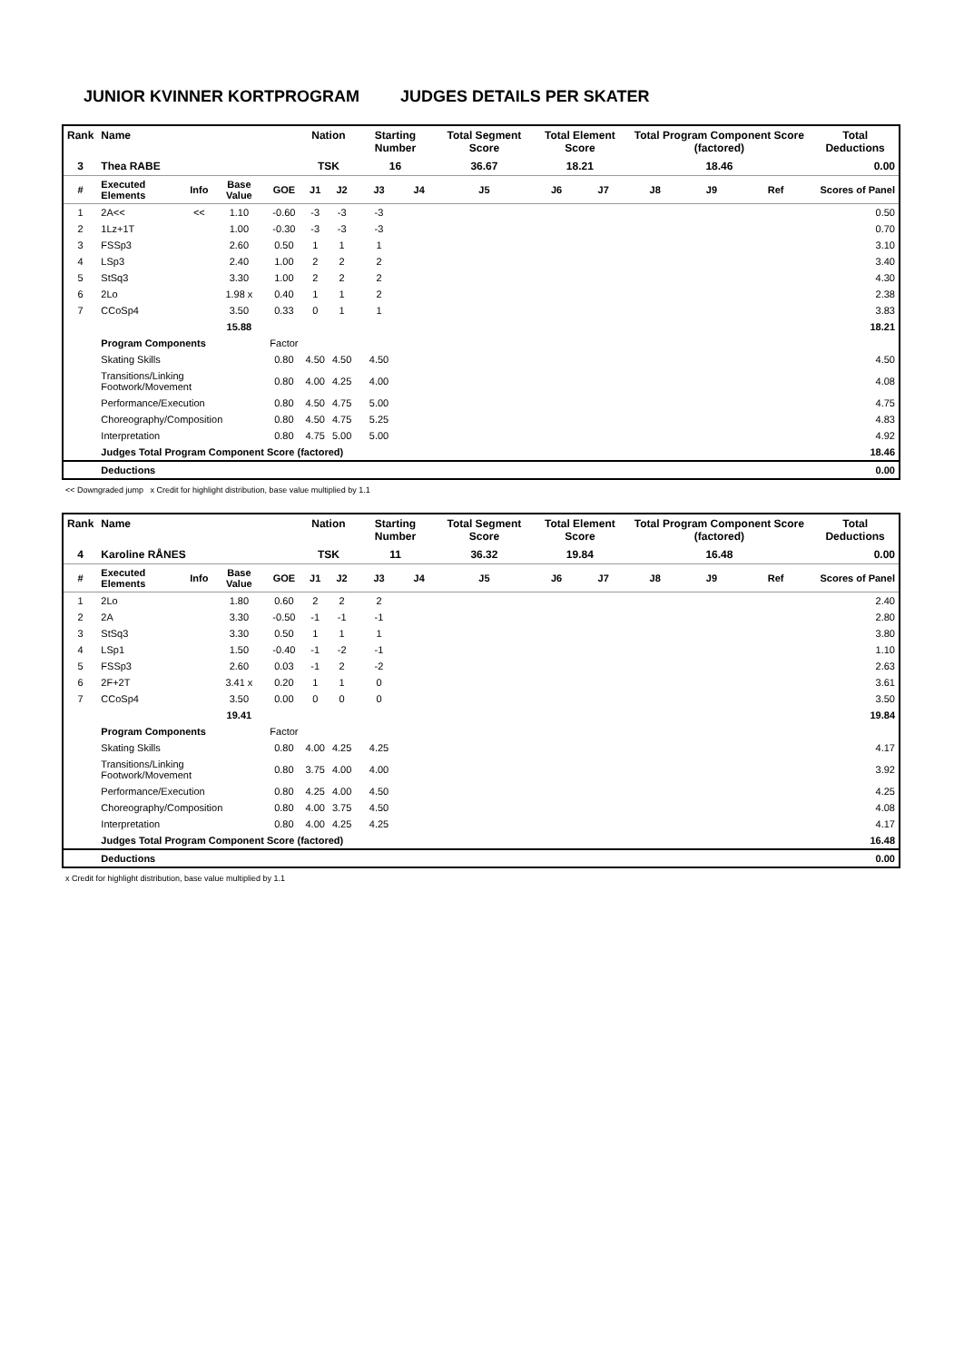JUNIOR KVINNER KORTPROGRAM JUDGES DETAILS PER SKATER
| Rank | Name | | | | Nation | | Starting Number | | Total Segment Score | Total Element Score | | Total Program Component Score (factored) | | | Total Deductions |
| --- | --- | --- | --- | --- | --- | --- | --- | --- | --- | --- | --- | --- | --- | --- | --- |
| 3 | Thea RABE | | | | TSK | | 16 | | 36.67 | 18.21 | | 18.46 | | | 0.00 |
| # | Executed Elements | Info | Base Value | GOE | J1 | J2 | J3 | J4 | J5 | J6 | J7 | J8 | J9 | Ref | Scores of Panel |
| 1 | 2A<< | << | 1.10 | -0.60 | -3 | -3 | -3 | | | | | | | | 0.50 |
| 2 | 1Lz+1T | | 1.00 | -0.30 | -3 | -3 | -3 | | | | | | | | 0.70 |
| 3 | FSSp3 | | 2.60 | 0.50 | 1 | 1 | 1 | | | | | | | | 3.10 |
| 4 | LSp3 | | 2.40 | 1.00 | 2 | 2 | 2 | | | | | | | | 3.40 |
| 5 | StSq3 | | 3.30 | 1.00 | 2 | 2 | 2 | | | | | | | | 4.30 |
| 6 | 2Lo | | 1.98 x | 0.40 | 1 | 1 | 2 | | | | | | | | 2.38 |
| 7 | CCoSp4 | | 3.50 | 0.33 | 0 | 1 | 1 | | | | | | | | 3.83 |
| | | | 15.88 | | | | | | | | | | | | 18.21 |
| | Program Components | | | Factor | | | | | | | | | | | |
| | Skating Skills | | | 0.80 | 4.50 | 4.50 | 4.50 | | | | | | | | 4.50 |
| | Transitions/Linking Footwork/Movement | | | 0.80 | 4.00 | 4.25 | 4.00 | | | | | | | | 4.08 |
| | Performance/Execution | | | 0.80 | 4.50 | 4.75 | 5.00 | | | | | | | | 4.75 |
| | Choreography/Composition | | | 0.80 | 4.50 | 4.75 | 5.25 | | | | | | | | 4.83 |
| | Interpretation | | | 0.80 | 4.75 | 5.00 | 5.00 | | | | | | | | 4.92 |
| | Judges Total Program Component Score (factored) | | | | | | | | | | | | | | 18.46 |
| | Deductions | | | | | | | | | | | | | | 0.00 |
<< Downgraded jump x Credit for highlight distribution, base value multiplied by 1.1
| Rank | Name | | | | Nation | | Starting Number | | Total Segment Score | Total Element Score | | Total Program Component Score (factored) | | | Total Deductions |
| --- | --- | --- | --- | --- | --- | --- | --- | --- | --- | --- | --- | --- | --- | --- | --- |
| 4 | Karoline RÅNES | | | | TSK | | 11 | | 36.32 | 19.84 | | 16.48 | | | 0.00 |
| # | Executed Elements | Info | Base Value | GOE | J1 | J2 | J3 | J4 | J5 | J6 | J7 | J8 | J9 | Ref | Scores of Panel |
| 1 | 2Lo | | 1.80 | 0.60 | 2 | 2 | 2 | | | | | | | | 2.40 |
| 2 | 2A | | 3.30 | -0.50 | -1 | -1 | -1 | | | | | | | | 2.80 |
| 3 | StSq3 | | 3.30 | 0.50 | 1 | 1 | 1 | | | | | | | | 3.80 |
| 4 | LSp1 | | 1.50 | -0.40 | -1 | -2 | -1 | | | | | | | | 1.10 |
| 5 | FSSp3 | | 2.60 | 0.03 | -1 | 2 | -2 | | | | | | | | 2.63 |
| 6 | 2F+2T | | 3.41 x | 0.20 | 1 | 1 | 0 | | | | | | | | 3.61 |
| 7 | CCoSp4 | | 3.50 | 0.00 | 0 | 0 | 0 | | | | | | | | 3.50 |
| | | | 19.41 | | | | | | | | | | | | 19.84 |
| | Program Components | | | Factor | | | | | | | | | | | |
| | Skating Skills | | | 0.80 | 4.00 | 4.25 | 4.25 | | | | | | | | 4.17 |
| | Transitions/Linking Footwork/Movement | | | 0.80 | 3.75 | 4.00 | 4.00 | | | | | | | | 3.92 |
| | Performance/Execution | | | 0.80 | 4.25 | 4.00 | 4.50 | | | | | | | | 4.25 |
| | Choreography/Composition | | | 0.80 | 4.00 | 3.75 | 4.50 | | | | | | | | 4.08 |
| | Interpretation | | | 0.80 | 4.00 | 4.25 | 4.25 | | | | | | | | 4.17 |
| | Judges Total Program Component Score (factored) | | | | | | | | | | | | | | 16.48 |
| | Deductions | | | | | | | | | | | | | | 0.00 |
x Credit for highlight distribution, base value multiplied by 1.1